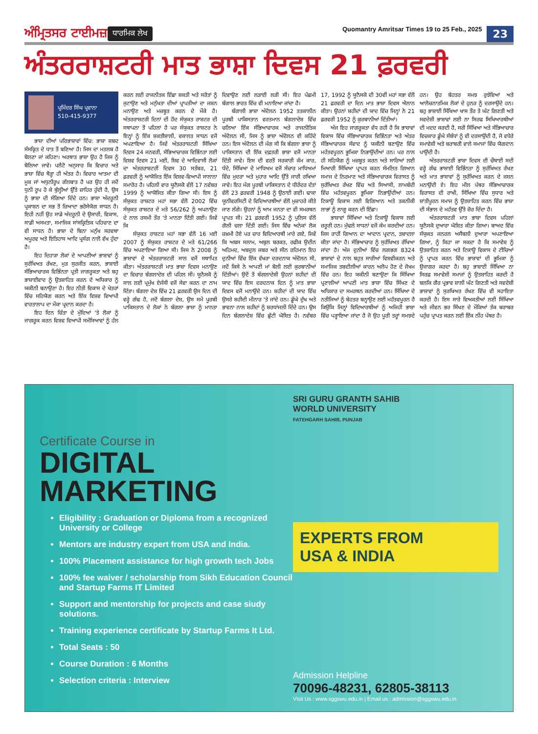ਅੰਮ੍ਰਿਤਸਰ ਟਾਈਮਜ਼ ਧਾਰਮਿਕ ਲੇਖ Quomantry Amritsar Times 19 to 25 Feb., 2025 23
ਅੰਤਰਰਾਸ਼ਟਰੀ ਮਾਤ ਭਾਸ਼ਾ ਦਿਵਸ 21 ਫ਼ਰਵਰੀ
ਪ੍ਰਮਿੰਦਰ ਸਿੰਘ ਪ੍ਰਵਾਨਾ
510-415-9377
ਭਾਸ਼ਾ ਦੀਆਂ ਪਰਿਭਾਸ਼ਾਵਾਂ ਵਿੱਚ: ਭਾਸ਼ਾ ਸ਼ਬਦ ਸੰਸਕ੍ਰਿਤ ਦੇ ਧਾਤ ਤੋਂ ਬਣਿਆ ਹੈ। ਜਿਸ ਦਾ ਮਤਲਬ ਹੈ ਬੋਲਣਾ ਜਾਂ ਕਹਿਣਾ। ਅਰਥਾਤ ਭਾਸ਼ਾ ਉਹ ਹੈ ਜਿਸ ਨੂੰ ਬੋਲਿਆ ਜਾਵੇ। ਪਲੈਟੋ ਅਨੁਸਾਰ ਕਿ ਵਿਚਾਰ ਅਤੇ ਭਾਸ਼ਾ ਵਿੱਚ ਥੋੜ੍ਹਾ ਹੀ ਅੰਤਰ ਹੈ। ਵਿਚਾਰ ਆਤਮਾ ਦੀ ਮੂਕ ਜਾਂ ਅਧੁਨੀਰੂਪ ਗੱਲਬਾਤ ਹੈ ਪਰ ਉਹ ਹੀ ਜਦੋਂ ਧੁਨੀ ਰੂਪ ਹੋ ਕੇ ਬੁੱਲ੍ਹੀਆਂ ਉੱਤੇ ਜ਼ਾਹਿਰ ਹੁੰਦੀ ਹੈ, ਉਸ ਨੂੰ ਭਾਸ਼ਾ ਦੀ ਸੰਗਿਆ ਦਿੰਦੇ ਹਨ। ਭਾਸ਼ਾ ਅੰਦਰੂਨੀ ਪ੍ਰਕਾਸ਼ਨ ਦਾ ਸਭ ਤੋਂ ਜ਼ਿਆਦਾ ਭਰੋਸੇਯੋਗ ਸਾਧਨ ਹੈ। ਇਹੀ ਨਹੀਂ ਉਹ ਸਾਡੇ ਅੰਦਰੂਨੀ ਦੇ ਉਸਾਰੀ, ਵਿਕਾਸ, ਸਾਡੀ ਅਸਮਤਾ, ਸਮਾਜਿਕ ਸਾਂਸਕ੍ਰਿਤਿਕ ਪਹਿਚਾਣ ਦਾ ਵੀ ਸਾਧਨ ਹੈ। ਭਾਸ਼ਾ ਦੇ ਬਿਨਾ ਮਨੁੱਖ ਸਰਵਥਾ ਅਪੂਰਵ ਅਤੇ ਇਤਿਹਾਸ ਆਦਿ ਪ੍ਰਸੰਗ ਨਾਲੋਂ ਵੱਖ ਹੁੰਦਾ ਹੈ।
ਇਹ ਦਿਹਾੜਾ ਲੋਕਾਂ ਦੇ ਆਪਣੀਆਂ ਭਾਸ਼ਾਵਾਂ ਨੂੰ ਸੁਰੱਖਿਅਤ ਰੱਖਣ, ਮੁੜ ਸੁਰਜੀਤ ਕਰਨ, ਭਾਸ਼ਾਈ ਸੱਭਿਆਚਾਰਕ ਵਿਭਿੰਨਤਾ ਪ੍ਰਤੀ ਜਾਗਰੂਕਤਾ ਅਤੇ ਬਹੁ ਭਾਸ਼ਾਈਵਾਦ ਨੂੰ ਉਤਸ਼ਾਹਿਤ ਕਰਨ ਦੇ ਅਧਿਕਾਰ ਨੂੰ ਯਕੀਨੀ ਬਨਾਉਣਾ ਹੈ। ਇਹ ਨੀਤੀ ਵਿਕਾਸ ਦੇ ਖੇਤਰਾਂ ਵਿੱਚ ਸਹਿਯੋਗ ਕਰਨ ਅਤੇ ਇੱਕ ਵਿਸ਼ਵ ਵਿਆਪੀ ਵਾਰਤਾਲਾਪ ਦਾ ਮੌਕਾ ਪ੍ਰਦਾਨ ਕਰਦਾ ਹੈ।
ਇਹ ਦਿਨ ਚਿੰਤਾ ਦੇ ਮੁੱਦਿਆਂ 'ਤੇ ਲੋਕਾਂ ਨੂੰ ਜਾਗਰੂਕ ਕਰਨ ਵਿਸ਼ਵ ਵਿਆਪੀ ਸਮੱਸਿਆਵਾਂ ਨੂੰ ਹੱਲ ਕਰਨ ਲਈ ਰਾਜਨੀਤਕ ਇੱਛਾ ਸ਼ਕਤੀ ਅਤੇ ਸਰੋਤਾਂ ਨੂੰ ਜੁਟਾਉਣ ਅਤੇ ਮਨੁੱਖਤਾ ਦੀਆਂ ਪ੍ਰਾਪਤੀਆਂ ਦਾ ਜਸ਼ਨ ਮਨਾਉਣ ਅਤੇ ਮਜ਼ਬੂਤ ਕਰਨ ਦੇ ਮੌਕੇ ਹੈ। ਅੰਤਰਰਾਸ਼ਟਰੀ ਦਿਨਾਂ ਦੀ ਹੋਂਦ ਸੰਯੁਕਤ ਰਾਸ਼ਟਰ ਦੀ ਸਥਾਪਨਾ ਤੋਂ ਪਹਿਲਾਂ ਹੈ ਪਰ ਸੰਯੁਕਤ ਰਾਸ਼ਟਰ ਨੇ ਇਨ੍ਹਾਂ ਨੂੰ ਇੱਕ ਸ਼ਕਤੀਸ਼ਾਲੀ, ਵਕਾਲਤ ਸਾਧਨ ਵਜੋਂ ਅਪਣਾਇਆ ਹੈ। ਜਿਵੇਂ ਅੰਤਰਰਾਸ਼ਟਰੀ ਸਿੱਖਿਆ ਦਿਵਸ 24 ਜਨਵਰੀ, ਸੱਭਿਆਚਾਰਕ ਵਿਭਿੰਨਤਾ ਲਈ ਵਿਸ਼ਵ ਦਿਵਸ 21 ਮਈ, ਸ਼ਿਵ ਦੇ ਆਦਿਵਾਸੀ ਲੋਕਾਂ ਦਾ ਅੰਤਰਰਾਸ਼ਟਰੀ ਦਿਵਸ 30 ਸਤੰਬਰ, 21 ਫ਼ਰਵਰੀ ਨੂੰ ਆਯੋਜਿਤ ਇੱਕ ਵਿਸ਼ਵ-ਵਿਆਪੀ ਸਾਲਾਨਾ ਸਮਾਰੋਹ ਹੈ। ਪਹਿਲੀ ਵਾਰ ਯੂਨੈਸਕੋ ਵੱਲੋਂ 17 ਨਵੰਬਰ 1999 ਨੂੰ ਆਯੋਜਿਤ ਕੀਤਾ ਗਿਆ ਸੀ। ਇਸ ਨੂੰ ਸੰਯੁਕਤ ਰਾਸ਼ਟਰ ਮਹਾਂ ਸਭਾ ਵੱਲੋਂ 2002 ਵਿੱਚ ਸੰਯੁਕਤ ਰਾਸ਼ਟਰ ਦੇ ਮਤੇ 56/262 ਨੂੰ ਅਪਨਾਉਣ ਦੇ ਨਾਲ ਰਸਮੀ ਤੌਰ 'ਤੇ ਮਾਨਤਾ ਦਿੱਤੀ ਗਈ। ਜਿਵੇਂ ਕਿ
ਸੰਯੁਕਤ ਰਾਸ਼ਟਰ ਮਹਾਂ ਸਭਾ ਵੱਲੋਂ 16 ਮਈ 2007 ਨੂੰ ਸੰਯੁਕਤ ਰਾਸ਼ਟਰ ਦੇ ਮਤੇ 61/266 ਵਿੱਚ ਅਪਣਾਇਆ ਗਿਆ ਸੀ। ਜਿਸ ਨੇ 2008 ਨੂੰ ਭਾਸ਼ਾਵਾਂ ਦੇ ਅੰਤਰਰਾਸ਼ਟਰੀ ਸਾਲ ਵਜੋਂ ਸਥਾਪਿਤ ਕੀਤਾ। ਅੰਤਰਰਾਸ਼ਟਰੀ ਮਾਤ ਭਾਸ਼ਾ ਦਿਵਸ ਮਨਾਉਣ ਦਾ ਵਿਚਾਰ ਬੰਗਲਾਦੇਸ਼ ਦੀ ਪਹਿਲ ਸੀ। ਯੂਨੈਸਕੋ ਨੂੰ ਸਾਲ ਲਈ ਪ੍ਰਮੁੱਖ ਏਜੰਸੀ ਵਜੋਂ ਸੇਵਾ ਕਰਨ ਦਾ ਨਾਮ ਦਿੱਤਾ। ਬੰਗਲਾ ਦੇਸ਼ ਵਿੱਚ 21 ਫ਼ਰਵਰੀ ਉਸ ਦਿਨ ਦੀ ਵਰ੍ਹੇ ਗੰਢ ਹੈ, ਜਦੋਂ ਬੰਗਲਾ ਦੇਸ਼, ਉਸ ਸਮੇਂ ਪੂਰਬੀ ਪਾਕਿਸਤਾਨ ਦੇ ਲੋਕਾਂ ਨੇ ਬੰਗਲਾ ਭਾਸ਼ਾ ਨੂੰ ਮਾਨਤਾ ਦਿਵਾਉਣ ਲਈ ਲੜਾਈ ਲੜੀ ਸੀ। ਇਹ ਪੱਛਮੀ ਬੰਗਾਲ ਭਾਰਤ ਵਿੱਚ ਵੀ ਮਨਾਇਆ ਜਾਂਦਾ ਹੈ।
ਬੰਗਾਲੀ ਭਾਸ਼ਾ ਅੰਦੋਲਨ 1952 ਤਤਕਾਲੀਨ ਪੂਰਬੀ ਪਾਕਿਸਤਾਨ ਵਰਤਮਾਨ ਬੰਗਲਾਦੇਸ਼ ਵਿੱਚ ਚਲਿਆ ਇੱਕ ਸੱਭਿਆਚਾਰਕ ਅਤੇ ਰਾਜਨੀਤਿਕ ਅੰਦੋਲਨ ਸੀ, ਜਿਸ ਨੂੰ ਭਾਸ਼ਾ ਅੰਦੋਲਨ ਵੀ ਕਹਿੰਦੇ ਹਨ। ਇਸ ਅੰਦੋਲਨ ਦੀ ਮੰਗ ਸੀ ਕਿ ਬੰਗਲਾ ਭਾਸ਼ਾ ਨੂੰ ਪਾਕਿਸਤਾਨ ਦੀ ਇੱਕ ਦਫ਼ਤਰੀ ਭਾਸ਼ਾ ਵਜੋਂ ਮਾਨਤਾ ਦਿੱਤੀ ਜਾਵੇ। ਇਸ ਦੀ ਵਰਤੋਂ ਸਰਕਾਰੀ ਕੰਮ ਕਾਰ, ਧੰਦੇ, ਸਿੱਖਿਆ ਦੇ ਮਾਧਿਅਮ ਵਜੋਂ ਸੰਚਾਰ ਮਾਧਿਅਮਾਂ ਵਿੱਚ ਮੁਦਰਾ ਅਤੇ ਮੁਹਾਰ ਆਦਿ ਉੱਤੇ ਜਾਰੀ ਰਖਿਆ ਜਾਵੇ। ਇਹ ਮੰਗ ਪੂਰਬੀ ਪਾਕਿਸਤਾਨ ਦੇ ਧੀਰੇਂਦਰ ਦੱਤਾਂ ਵੱਲੋਂ 23 ਫ਼ਰਵਰੀ 1948 ਨੂੰ ਉਠਾਈ ਗਈ। ਢਾਕਾ ਯੂਨੀਵਰਸਿਟੀ ਦੇ ਵਿਦਿਆਰਥੀਆਂ ਵੱਲੋਂ ਮੁਜ਼ਾਹਰੇ ਕੀਤੇ ਜਾਣ ਲੱਗੇ। ਉਹਨਾਂ ਨੂੰ ਆਮ ਜਨਤਾ ਦਾ ਵੀ ਸਮਰਥਨ ਪ੍ਰਾਪਤ ਸੀ। 21 ਫ਼ਰਵਰੀ 1952 ਨੂੰ ਪੁਲਿਸ ਵੱਲੋਂ ਗੋਲੀ ਚਲਾ ਦਿੱਤੀ ਗਈ। ਜਿਸ ਵਿੱਚ ਅਨੇਕਾਂ ਲੋਕ ਜ਼ਖ਼ਮੀ ਹੋਏ ਪਰ ਚਾਰ ਵਿਦਿਆਰਥੀ ਮਾਰੇ ਗਏ, ਜਿਵੇਂ ਕਿ ਅਬਸ ਸਲਾਮ, ਅਬੁਲ ਬਰਕਤ, ਰਫੀਕ ਉਦੀਨ ਅਹਿਮਦ, ਅਬਦੁਲ ਜਬਰ ਅਤੇ ਸੀਨ ਰਹਿਮਾਨ ਇਹ ਦੁਨੀਆਂ ਵਿੱਚ ਇੱਕ ਵੱਖਰਾ ਦਰਦਨਾਕ ਅੰਦੋਲਨ ਸੀ, ਜਦੋਂ ਕਿਸੇ ਨੇ ਆਪਣੀ ਮਾਂ ਬੋਲੀ ਲਈ ਕੁਰਬਾਨੀਆਂ ਦਿੱਤੀਆਂ। ਉਦੋਂ ਤੋਂ ਬੰਗਲਾਦੇਸ਼ੀ ਉਹਨਾਂ ਸ਼ਹੀਦਾਂ ਦੀ ਯਾਦ ਵਿੱਚ ਇਸ ਦਰਦਨਾਕ ਦਿਨ ਨੂੰ ਮਾਤ ਭਾਸ਼ਾ ਦਿਵਸ ਵਜੋਂ ਮਨਾਉਂਦੇ ਹਨ। ਸ਼ਹੀਦਾਂ ਦੀ ਯਾਦ ਵਿੱਚ ਉਸਰੇ ਸ਼ਹੀਦੀ ਮੀਨਾਰ 'ਤੇ ਜਾਂਦੇ ਹਨ। ਡੂੰਘੇ ਦੁੱਖ ਅਤੇ ਭਾਵਨਾ ਨਾਲ ਸ਼ਹੀਦਾਂ ਨੂੰ ਸ਼ਰਧਾਂਜਲੀ ਦਿੰਦੇ ਹਨ। ਉਸ ਦਿਨ ਬੰਗਲਾਦੇਸ਼ ਵਿੱਚ ਛੁੱਟੀ ਘੋਸ਼ਿਤ ਹੈ। ਨਵੰਬਰ 17, 1992 ਨੂੰ ਯੂਨੈਸਕੋ ਦੀ 30ਵੀਂ ਮਹਾਂ ਸਭਾ ਵੱਲੋਂ 21 ਫ਼ਰਵਰੀ ਦਾ ਦਿਨ ਮਾਤ ਭਾਸ਼ਾ ਦਿਵਸ ਐਲਾਨ ਕੀਤਾ। ਉਹਨਾਂ ਸ਼ਹੀਦਾਂ ਦੀ ਯਾਦ ਵਿੱਚ ਜਿਨ੍ਹਾਂ ਨੇ 21 ਫ਼ਰਵਰੀ 1952 ਨੂੰ ਕੁਰਬਾਨੀਆਂ ਦਿੱਤੀਆਂ।
ਅੱਜ ਇਹ ਜਾਗਰੂਕਤਾ ਵੱਧ ਰਹੀ ਹੈ ਕਿ ਭਾਸ਼ਾਵਾਂ ਵਿਕਾਸ ਵਿੱਚ ਸੱਭਿਆਚਾਰਕ ਵਿਭਿੰਨਤਾ ਅਤੇ ਅੰਤਰ ਸੱਭਿਆਚਾਰਕ ਸੰਵਾਦ ਨੂੰ ਯਕੀਨੀ ਬਣਾਉਣ ਵਿੱਚ ਮਹੱਤਵਪੂਰਨ ਭੂਮਿਕਾ ਨਿਭਾਉਂਦੀਆਂ ਹਨ। ਪਰ ਨਾਲ ਹੀ ਸਹਿਯੋਗ ਨੂੰ ਮਜ਼ਬੂਤ ਕਰਨ ਅਤੇ ਸਾਰਿਆਂ ਲਈ ਮਿਆਰੀ ਸਿੱਖਿਆ ਪ੍ਰਾਪਤ ਕਰਨ ਸੰਮਲਿਤ ਗਿਆਨ ਸਮਾਜ ਦੇ ਨਿਰਮਾਣ ਅਤੇ ਸੱਭਿਆਚਾਰਕ ਵਿਰਾਸਤ ਨੂੰ ਸੁਰੱਖਿਅਤ ਰੱਖਣ ਵਿੱਚ ਅਤੇ ਸਿਆਸੀ, ਲਾਮਬੰਦੀ ਵਿੱਚ ਮਹੱਤਵਪੂਰਨ ਭੂਮਿਕਾ ਨਿਭਾਉਂਦੀਆਂ ਹਨ। ਟਿਕਾਊ ਵਿਕਾਸ ਲਈ ਵਿਗਿਆਨ ਅਤੇ ਤਕਨੀਕੀ ਲਾਭਾਂ ਨੂੰ ਲਾਗੂ ਕਰਨ ਦੀ ਇੱਛਾ।
ਭਾਸ਼ਾਵਾਂ ਸਿੱਖਿਆ ਅਤੇ ਟਿਕਾਊ ਵਿਕਾਸ ਲਈ ਜ਼ਰੂਰੀ ਹਨ। ਮੁੱਢਲੇ ਸਾਧਨਾਂ ਵਜੋਂ ਕੰਮ ਕਰਦੀਆਂ ਹਨ। ਜਿਸ ਰਾਹੀਂ ਗਿਆਨ ਦਾ ਆਦਾਨ ਪ੍ਰਦਾਨ, ਤਬਾਦਲਾ ਕੀਤਾ ਜਾਂਦਾ ਹੈ। ਸੱਭਿਆਚਾਰ ਨੂੰ ਸੁਰੱਖਿਅਤ ਰੱਖਿਆ ਜਾਂਦਾ ਹੈ। ਅੱਜ ਦੁਨੀਆਂ ਵਿੱਚ ਲਗਭਗ 8324 ਭਾਸ਼ਾਵਾਂ ਦੇ ਨਾਲ ਬਹੁਤ ਸਾਰੀਆਂ ਵਿਸ਼ਵੀਕਰਨ ਅਤੇ ਸਮਾਜਿਕ ਤਬਦੀਲੀਆਂ ਕਾਰਨ ਅਲੋਪ ਹੋਣ ਦੇ ਜੋਖਮ ਵਿੱਚ ਹਨ। ਇਹ ਯਕੀਨੀ ਬਣਾਉਣਾ ਕਿ ਸਿੱਖਿਆ ਪ੍ਰਣਾਲੀਆਂ ਆਪਣੀ ਮਾਤ ਭਾਸ਼ਾ ਵਿੱਚ ਸਿੱਖਣ ਦੇ ਅਧਿਕਾਰ ਦਾ ਸਮਰਥਨ ਕਰਦੀਆਂ ਹਨ। ਸਿੱਖਿਆ ਦੇ ਨਤੀਜਿਆਂ ਨੂੰ ਬੇਹਤਰ ਬਨ੍ਹਾਉਣ ਲਈ ਮਹੱਤਵਪੂਰਨ ਹੈ ਕਿਉਂਕਿ ਜਿਨ੍ਹਾਂ ਵਿਦਿਆਰਥੀਆਂ ਨੂੰ ਅਜਿਹੀ ਭਾਸ਼ਾ ਵਿੱਚ ਪੜ੍ਹਾਇਆ ਜਾਂਦਾ ਹੈ ਜੋ ਉਹ ਪੂਰੀ ਤਰ੍ਹਾਂ ਸਮਝਦੇ ਹਨ। ਉਹ ਬੇਹਤਰ ਸਮਝ ਰੁਝੇਵਿਆਂ ਅਤੇ ਆਲੋਚਨਾਤਮਿਕ ਲੋਕਾਂ ਦੇ ਹੁਨਰ ਨੂੰ ਦਰਸਾਉਂਦੇ ਹਨ। ਬਹੁ ਭਾਸ਼ਾਈ ਸਿੱਖਿਆ ਖਾਸ ਤੌਰ ਤੇ ਘੱਟ ਗਿਣਤੀ ਅਤੇ ਸਵਦੇਸ਼ੀ ਭਾਸ਼ਾਵਾਂ ਲਈ ਨਾ ਸਿਰਫ ਸਿਖਿਆਰਥੀਆਂ ਦੀ ਮਦਦ ਕਰਦੀ ਹੈ, ਸਗੋਂ ਸਿੱਖਿਆ ਅਤੇ ਸੱਭਿਆਚਾਰ ਵਿਚਕਾਰ ਡੂੰਘੇ ਸੰਬੰਧਾਂ ਨੂੰ ਵੀ ਦਰਸਾਉਂਦੀ ਹੈ, ਜੋ ਵਧੇਰੇ ਸਮਾਵੇਸ਼ੀ ਅਤੇ ਬਰਾਬਰੀ ਵਾਲੇ ਸਮਾਜਾਂ ਵਿੱਚ ਯੋਗਦਾਨ ਪਾਉਂਦੀ ਹੈ।
ਅੰਤਰਰਾਸ਼ਟਰੀ ਭਾਸ਼ਾ ਦਿਵਸ ਦੀ ਚੌਥਾਈ ਸਦੀ ਵਰ੍ਹੇ ਗੰਢ ਭਾਸ਼ਾਈ ਵਿਭਿੰਨਤਾ ਨੂੰ ਸੁਰੱਖਿਅਤ ਰੱਖਣ ਅਤੇ ਮਾਤ ਭਾਸ਼ਾਵਾਂ ਨੂੰ ਸੁਰੱਖਿਅਤ ਕਰਨ ਦੇ ਜਸ਼ਨ ਮਨਾਉਂਦੀ ਏ। ਇਹ ਮੀਲ ਪੱਥਰ ਸੱਭਿਆਚਾਰਕ ਵਿਰਾਸਤ ਦੀ ਰਾਖੀ, ਸਿੱਖਿਆ ਵਿੱਚ ਸੁਧਾਰ ਅਤੇ ਸ਼ਾਂਤੀਪੂਰਨ ਸਮਾਜ ਨੂੰ ਉਤਸ਼ਾਹਿਤ ਕਰਨ ਵਿੱਚ ਭਾਸ਼ਾ ਦੀ ਸੰਭਾਲ ਦੇ ਮਹੱਤਵ ਉੱਤੇ ਜ਼ੋਰ ਦਿੰਦਾ ਹੈ।
ਅੰਤਰਰਾਸ਼ਟਰੀ ਮਾਤ ਭਾਸ਼ਾ ਦਿਵਸ ਪਹਿਲਾਂ ਯੂਨੈਸਕੋ ਦੁਆਰਾ ਘੋਸ਼ਿਤ ਕੀਤਾ ਗਿਆ। ਬਾਅਦ ਵਿੱਚ ਸੰਯੁਕਤ ਜਨਰਲ ਅਸੈਂਬਲੀ ਦੁਆਰਾ ਅਪਣਾਇਆ ਗਿਆ, ਨੂੰ ਕਿਹਾ ਜਾ ਸਕਦਾ ਹੈ ਕਿ ਸਮਾਵੇਸ਼ ਨੂੰ ਉਤਸ਼ਾਹਿਤ ਕਰਨ ਅਤੇ ਟਿਕਾਊ ਵਿਕਾਸ ਦੇ ਟੀਚਿਆਂ ਨੂੰ ਪ੍ਰਾਪਤ ਕਰਨ ਵਿੱਚ ਭਾਸ਼ਾਵਾਂ ਦੀ ਭੂਮਿਕਾ ਨੂੰ ਉਜਾਗਰ ਕਰਦਾ ਹੈ। ਬਹੁ ਭਾਸ਼ਾਈ ਸਿੱਖਿਆ ਨਾ ਸਿਰਫ਼ ਸਮਾਵੇਸ਼ੀ ਸਮਾਜਾਂ ਨੂੰ ਉਤਸ਼ਾਹਿਤ ਕਰਦੀ ਹੈ ਬਲਕਿ ਗੈਰ ਪ੍ਰਭਾਵ ਸ਼ਾਲੀ ਘੱਟ ਗਿਣਤੀ ਅਤੇ ਸਵਦੇਸ਼ੀ ਭਾਸ਼ਾਵਾਂ ਨੂੰ ਸੁਰਖਿਅਤ ਰੱਖਣ ਵਿੱਚ ਵੀ ਸਹਾਇਤਾ ਕਰਦੀ ਹੈ। ਇਸ ਸਾਰੇ ਵਿਅਕਤੀਆਂ ਲਈ ਸਿੱਖਿਆ ਅਤੇ ਜੀਵਨ ਭਰ ਸਿੱਖਣ ਦੇ ਮੌਕਿਆਂ ਤੱਕ ਬਰਾਬਰ ਪਹੁੰਚ ਪ੍ਰਾਪਤ ਕਰਨ ਲਈ ਇੱਕ ਨੀਂਹ ਪੱਥਰ ਹੈ।
Certificate Course in
DIGITAL
MARKETING
Eligibility : Graduation or Diploma from a recognized University or College
Mentors are industry expert from USA and India.
100% Placement assistance for high growth tech Jobs
100% fee waiver / scholarship from Sikh Education Council and Startup Farms IT Limited
Support and mentorship for projects and case siudy solutions.
Training experience certificate by Startup Farms It Ltd.
Total Seats : 50
Course Duration : 6 Months
Selection criteria : Interview
SRI GURU GRANTH SAHIB
WORLD UNIVERSITY
FATEHGARH SAHIB, PUNJAB
EXPERTS FROM
USA & INDIA
Admission Helpline
70096-48231, 62805-38113
Visit Us : www.sggswu.edu.in | Email us : admission@sggswu.edu.in